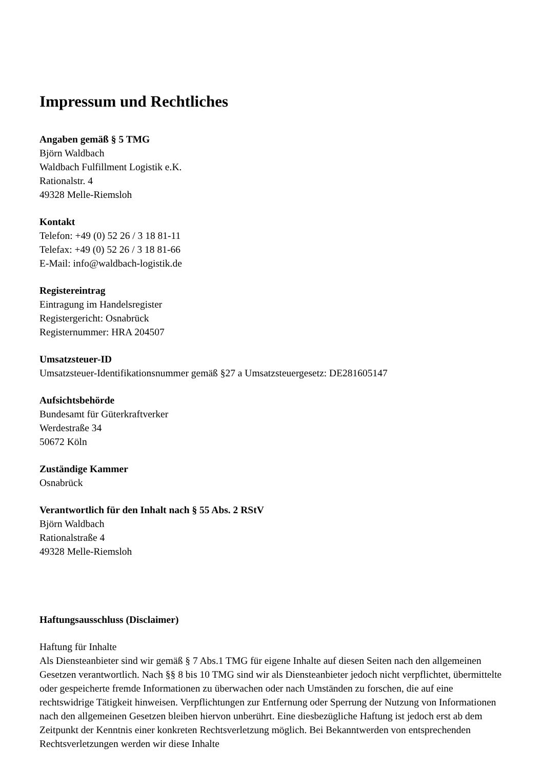Impressum und Rechtliches
Angaben gemäß § 5 TMG
Björn Waldbach
Waldbach Fulfillment Logistik e.K.
Rationalstr. 4
49328 Melle-Riemsloh
Kontakt
Telefon: +49 (0) 52 26 / 3 18 81-11
Telefax: +49 (0) 52 26 / 3 18 81-66
E-Mail: info@waldbach-logistik.de
Registereintrag
Eintragung im Handelsregister
Registergericht: Osnabrück
Registernummer: HRA 204507
Umsatzsteuer-ID
Umsatzsteuer-Identifikationsnummer gemäß §27 a Umsatzsteuergesetz: DE281605147
Aufsichtsbehörde
Bundesamt für Güterkraftverker
Werdestraße 34
50672 Köln
Zuständige Kammer
Osnabrück
Verantwortlich für den Inhalt nach § 55 Abs. 2 RStV
Björn Waldbach
Rationalstraße 4
49328 Melle-Riemsloh
Haftungsausschluss (Disclaimer)
Haftung für Inhalte
Als Diensteanbieter sind wir gemäß § 7 Abs.1 TMG für eigene Inhalte auf diesen Seiten nach den allgemeinen Gesetzen verantwortlich. Nach §§ 8 bis 10 TMG sind wir als Diensteanbieter jedoch nicht verpflichtet, übermittelte oder gespeicherte fremde Informationen zu überwachen oder nach Umständen zu forschen, die auf eine rechtswidrige Tätigkeit hinweisen. Verpflichtungen zur Entfernung oder Sperrung der Nutzung von Informationen nach den allgemeinen Gesetzen bleiben hiervon unberührt. Eine diesbezügliche Haftung ist jedoch erst ab dem Zeitpunkt der Kenntnis einer konkreten Rechtsverletzung möglich. Bei Bekanntwerden von entsprechenden Rechtsverletzungen werden wir diese Inhalte